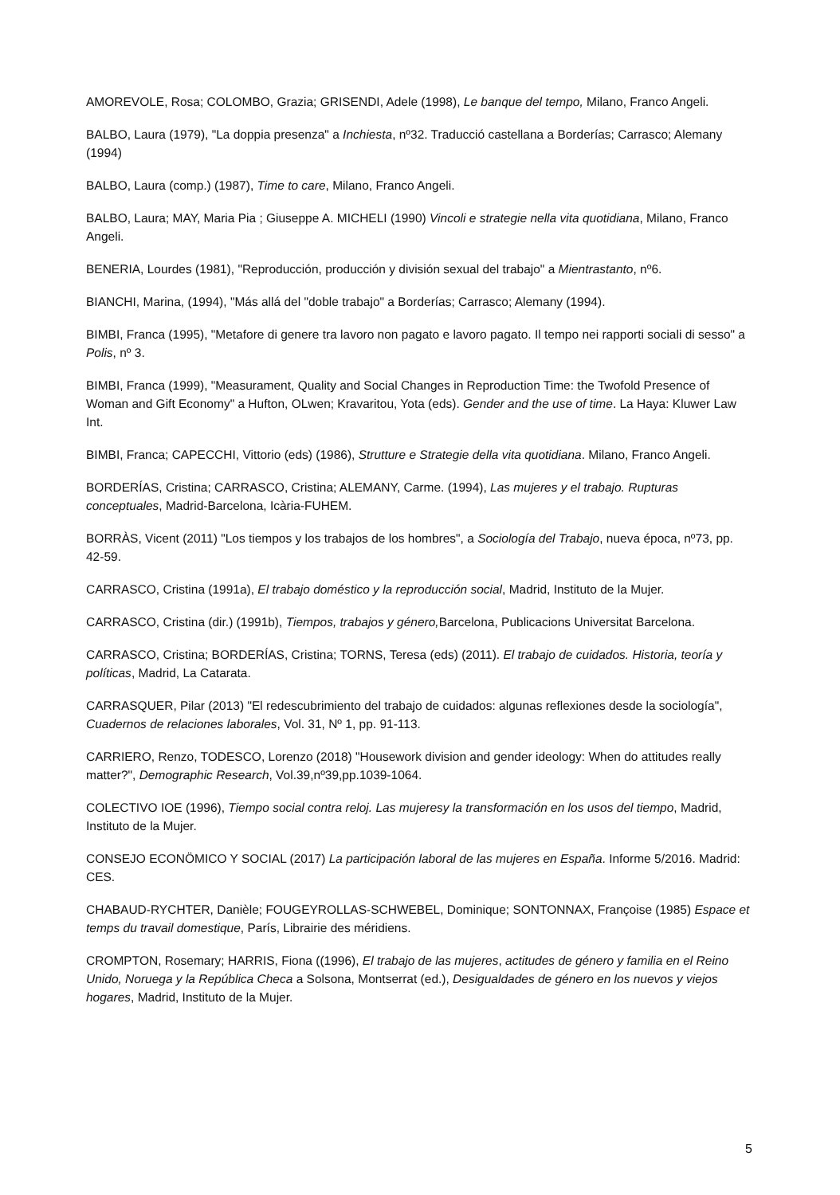AMOREVOLE, Rosa; COLOMBO, Grazia; GRISENDI, Adele (1998), Le banque del tempo, Milano, Franco Angeli.
BALBO, Laura (1979), "La doppia presenza" a Inchiesta, nº32. Traducció castellana a Borderías; Carrasco; Alemany (1994)
BALBO, Laura (comp.) (1987), Time to care, Milano, Franco Angeli.
BALBO, Laura; MAY, Maria Pia ; Giuseppe A. MICHELI (1990) Vincoli e strategie nella vita quotidiana, Milano, Franco Angeli.
BENERIA, Lourdes (1981), "Reproducción, producción y división sexual del trabajo" a Mientrastanto, nº6.
BIANCHI, Marina, (1994), "Más allá del "doble trabajo" a Borderías; Carrasco; Alemany (1994).
BIMBI, Franca (1995), "Metafore di genere tra lavoro non pagato e lavoro pagato. Il tempo nei rapporti sociali di sesso" a Polis, nº 3.
BIMBI, Franca (1999), "Measurament, Quality and Social Changes in Reproduction Time: the Twofold Presence of Woman and Gift Economy" a Hufton, OLwen; Kravaritou, Yota (eds). Gender and the use of time. La Haya: Kluwer Law Int.
BIMBI, Franca; CAPECCHI, Vittorio (eds) (1986), Strutture e Strategie della vita quotidiana. Milano, Franco Angeli.
BORDERÍAS, Cristina; CARRASCO, Cristina; ALEMANY, Carme. (1994), Las mujeres y el trabajo. Rupturas conceptuales, Madrid-Barcelona, Icària-FUHEM.
BORRÀS, Vicent (2011) "Los tiempos y los trabajos de los hombres", a Sociología del Trabajo, nueva época, nº73, pp. 42-59.
CARRASCO, Cristina (1991a), El trabajo doméstico y la reproducción social, Madrid, Instituto de la Mujer.
CARRASCO, Cristina (dir.) (1991b), Tiempos, trabajos y género, Barcelona, Publicacions Universitat Barcelona.
CARRASCO, Cristina; BORDERÍAS, Cristina; TORNS, Teresa (eds) (2011). El trabajo de cuidados. Historia, teoría y políticas, Madrid, La Catarata.
CARRASQUER, Pilar (2013) "El redescubrimiento del trabajo de cuidados: algunas reflexiones desde la sociología", Cuadernos de relaciones laborales, Vol. 31, Nº 1, pp. 91-113.
CARRIERO, Renzo, TODESCO, Lorenzo (2018) "Housework division and gender ideology: When do attitudes really matter?", Demographic Research, Vol.39,nº39,pp.1039-1064.
COLECTIVO IOE (1996), Tiempo social contra reloj. Las mujeresy la transformación en los usos del tiempo, Madrid, Instituto de la Mujer.
CONSEJO ECONÖMICO Y SOCIAL (2017) La participación laboral de las mujeres en España. Informe 5/2016. Madrid: CES.
CHABAUD-RYCHTER, Danièle; FOUGEYROLLAS-SCHWEBEL, Dominique; SONTONNAX, Françoise (1985) Espace et temps du travail domestique, París, Librairie des méridiens.
CROMPTON, Rosemary; HARRIS, Fiona ((1996), El trabajo de las mujeres, actitudes de género y familia en el Reino Unido, Noruega y la República Checa a Solsona, Montserrat (ed.), Desigualdades de género en los nuevos y viejos hogares, Madrid, Instituto de la Mujer.
5